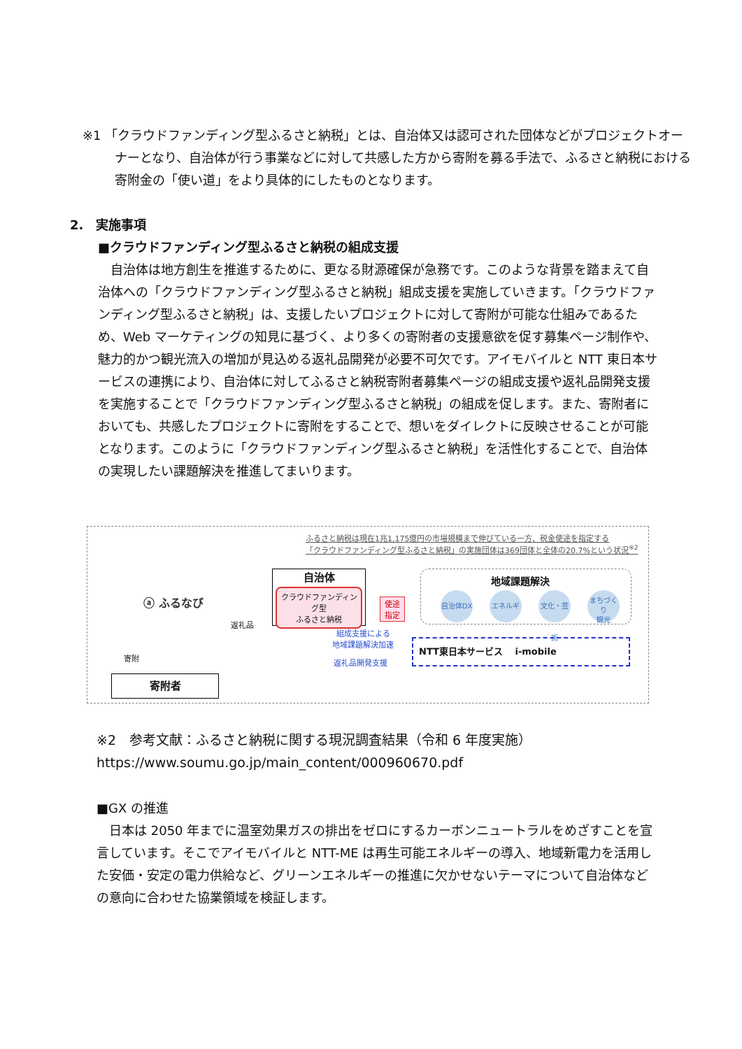※1 「クラウドファンディング型ふるさと納税」とは、自治体又は認可された団体などがプロジェクトオーナーとなり、自治体が行う事業などに対して共感した方から寄附を募る手法で、ふるさと納税における寄附金の「使い道」をより具体的にしたものとなります。
2.　実施事項
■クラウドファンディング型ふるさと納税の組成支援
　自治体は地方創生を推進するために、更なる財源確保が急務です。このような背景を踏まえて自治体への「クラウドファンディング型ふるさと納税」組成支援を実施していきます。「クラウドファンディング型ふるさと納税」は、支援したいプロジェクトに対して寄附が可能な仕組みであるため、Web マーケティングの知見に基づく、より多くの寄附者の支援意欲を促す募集ページ制作や、魅力的かつ観光流入の増加が見込める返礼品開発が必要不可欠です。アイモバイルと NTT 東日本サービスの連携により、自治体に対してふるさと納税寄附者募集ページの組成支援や返礼品開発支援を実施することで「クラウドファンディング型ふるさと納税」の組成を促します。また、寄附者においても、共感したプロジェクトに寄附をすることで、想いをダイレクトに反映させることが可能となります。このように「クラウドファンディング型ふるさと納税」を活性化することで、自治体の実現したい課題解決を推進してまいります。
ふるさと納税は現在1兆1,175億円の市場規模まで伸びている一方、税金使途を指定する
「クラウドファンディング型ふるさと納税」の実施団体は369団体と全体の20.7%という状況<sup>※2</sup>
ⓐ ふるなび
返礼品
寄附
寄附者
自治体
クラウドファンディング型
ふるさと納税
使途
指定
地域課題解決
自治体DX
エネルギー
文化・芸術
まちづくり
観光
組成支援による
地域課題解決加速
返礼品開発支援
NTT東日本サービス　 i-mobile
※2　参考文献：ふるさと納税に関する現況調査結果（令和 6 年度実施）
https://www.soumu.go.jp/main_content/000960670.pdf
■GX の推進
　日本は 2050 年までに温室効果ガスの排出をゼロにするカーボンニュートラルをめざすことを宣言しています。そこでアイモバイルと NTT-ME は再生可能エネルギーの導入、地域新電力を活用した安価・安定の電力供給など、グリーンエネルギーの推進に欠かせないテーマについて自治体などの意向に合わせた協業領域を検証します。